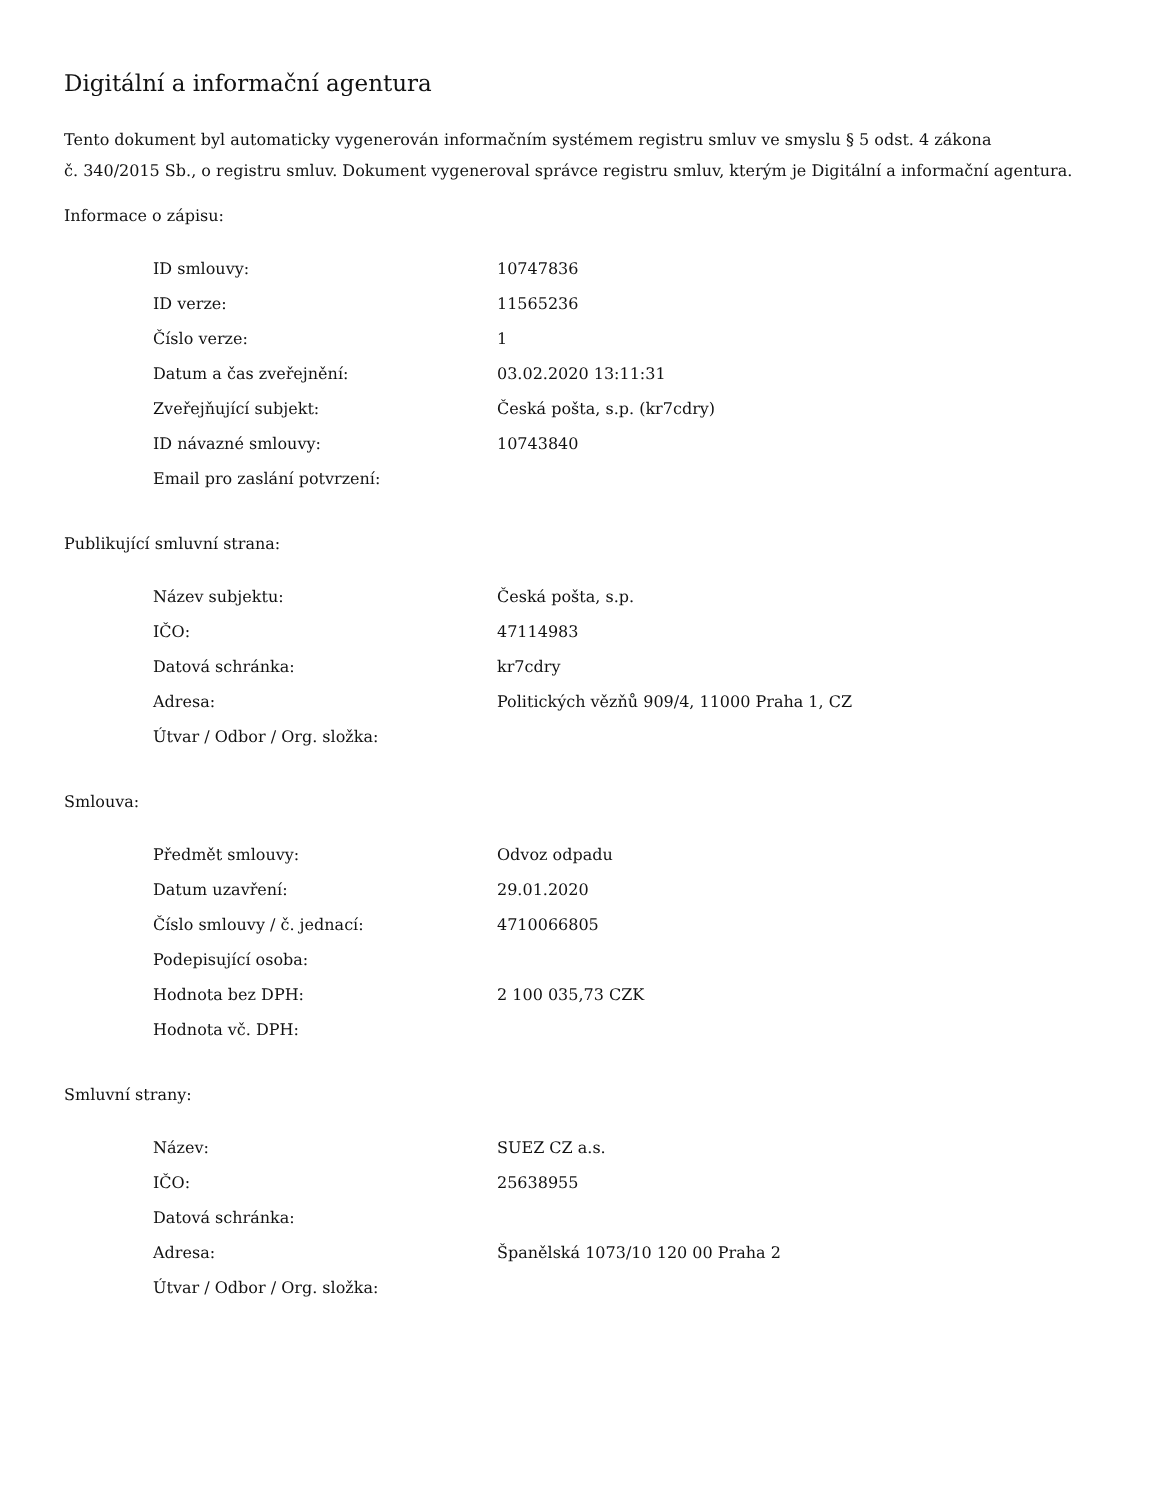Digitální a informační agentura
Tento dokument byl automaticky vygenerován informačním systémem registru smluv ve smyslu § 5 odst. 4 zákona
č. 340/2015 Sb., o registru smluv. Dokument vygeneroval správce registru smluv, kterým je Digitální a informační agentura.
Informace o zápisu:
| ID smlouvy: | 10747836 |
| ID verze: | 11565236 |
| Číslo verze: | 1 |
| Datum a čas zveřejnění: | 03.02.2020 13:11:31 |
| Zveřejňující subjekt: | Česká pošta, s.p. (kr7cdry) |
| ID návazné smlouvy: | 10743840 |
| Email pro zaslání potvrzení: | |
Publikující smluvní strana:
| Název subjektu: | Česká pošta, s.p. |
| IČO: | 47114983 |
| Datová schránka: | kr7cdry |
| Adresa: | Politických vězňů 909/4, 11000 Praha 1, CZ |
| Útvar / Odbor / Org. složka: | |
Smlouva:
| Předmět smlouvy: | Odvoz odpadu |
| Datum uzavření: | 29.01.2020 |
| Číslo smlouvy / č. jednací: | 4710066805 |
| Podepisující osoba: | |
| Hodnota bez DPH: | 2 100 035,73 CZK |
| Hodnota vč. DPH: | |
Smluvní strany:
| Název: | SUEZ CZ a.s. |
| IČO: | 25638955 |
| Datová schránka: | |
| Adresa: | Španělská 1073/10 120 00 Praha 2 |
| Útvar / Odbor / Org. složka: | |